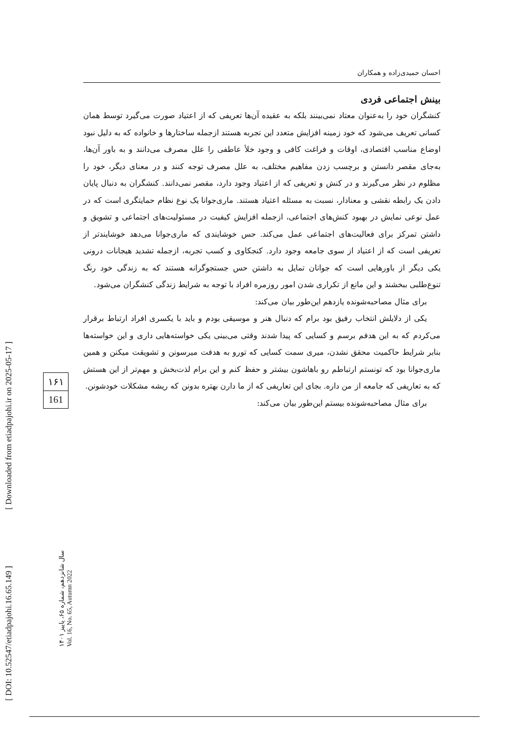احسان حمیدی‌زاده و همکاران
بینش اجتماعی فردی
کنشگران خود را به‌عنوان معتاد نمی‌بینند بلکه به عقیده آن‌ها تعریفی که از اعتیاد صورت می‌گیرد توسط همان کسانی تعریف می‌شود که خود زمینه افزایش متعدد این تجربه هستند ازجمله ساختارها و خانواده که به دلیل نبود اوضاع مناسب اقتصادی، اوقات و فراغت کافی و وجود خلأ عاطفی را علل مصرف می‌دانند و به باور آن‌ها، به‌جای مقصر دانستن و برچسب زدن مفاهیم مختلف، به علل مصرف توجه کنند و در معنای دیگر، خود را مظلوم در نظر می‌گیرند و در کنش و تعریفی که از اعتیاد وجود دارد، مقصر نمی‌دانند. کنشگران به دنبال پایان دادن یک رابطه نقشی و معنادار، نسبت به مسئله اعتیاد هستند. ماری‌جوانا یک نوع نظام حمایتگری است که در عمل نوعی نمایش در بهبود کنش‌های اجتماعی، ازجمله افزایش کیفیت در مسئولیت‌های اجتماعی و تشویق و داشتن تمرکز برای فعالیت‌های اجتماعی عمل می‌کند. حس خوشایندی که ماری‌جوانا می‌دهد خوشایندتر از تعریفی است که از اعتیاد از سوی جامعه وجود دارد. کنجکاوی و کسب تجربه، ازجمله تشدید هیجانات درونی یکی دیگر از باورهایی است که جوانان تمایل به داشتن حس جستجوگرانه هستند که به زندگی خود رنگ تنوع‌طلبی ببخشند و این مانع از تکراری شدن امور روزمره افراد با توجه به شرایط زندگی کنشگران می‌شود.
برای مثال مصاحبه‌شونده یازدهم این‌طور بیان می‌کند:
یکی از دلایلش انتخاب رفیق بود برام که دنبال هنر و موسیقی بودم و باید با یکسری افراد ارتباط برقرار می‌کردم که به این هدفم برسم و کسایی که پیدا شدند وقتی می‌بینی یکی خواسته‌هایی داری و این خواسته‌ها بنابر شرایط حاکمیت محقق نشدن، میری سمت کسایی که تورو به هدفت میرسونن و تشویقت میکنن و همین ماری‌جوانا بود که تونستم ارتباطم رو باهاشون بیشتر و حفظ کنم و این برام لذت‌بخش و مهم‌تر از این هستش که به تعاریفی که جامعه از من داره. بجای این تعاریفی که از ما دارن بهتره بدونن که ریشه مشکلات خودشونن.
برای مثال مصاحبه‌شونده بیستم این‌طور بیان می‌کند:
۱۶۱
161
[ DOI: 10.52547/etiadpajohi.16.65.149 ]
[ Downloaded from etiadpajohi.ir on 2025-05-17 ]
سال شانزدهم، شماره ۶۵، پاییز ۱۴۰۱ Vol. 16, No. 65, Autumn 2022